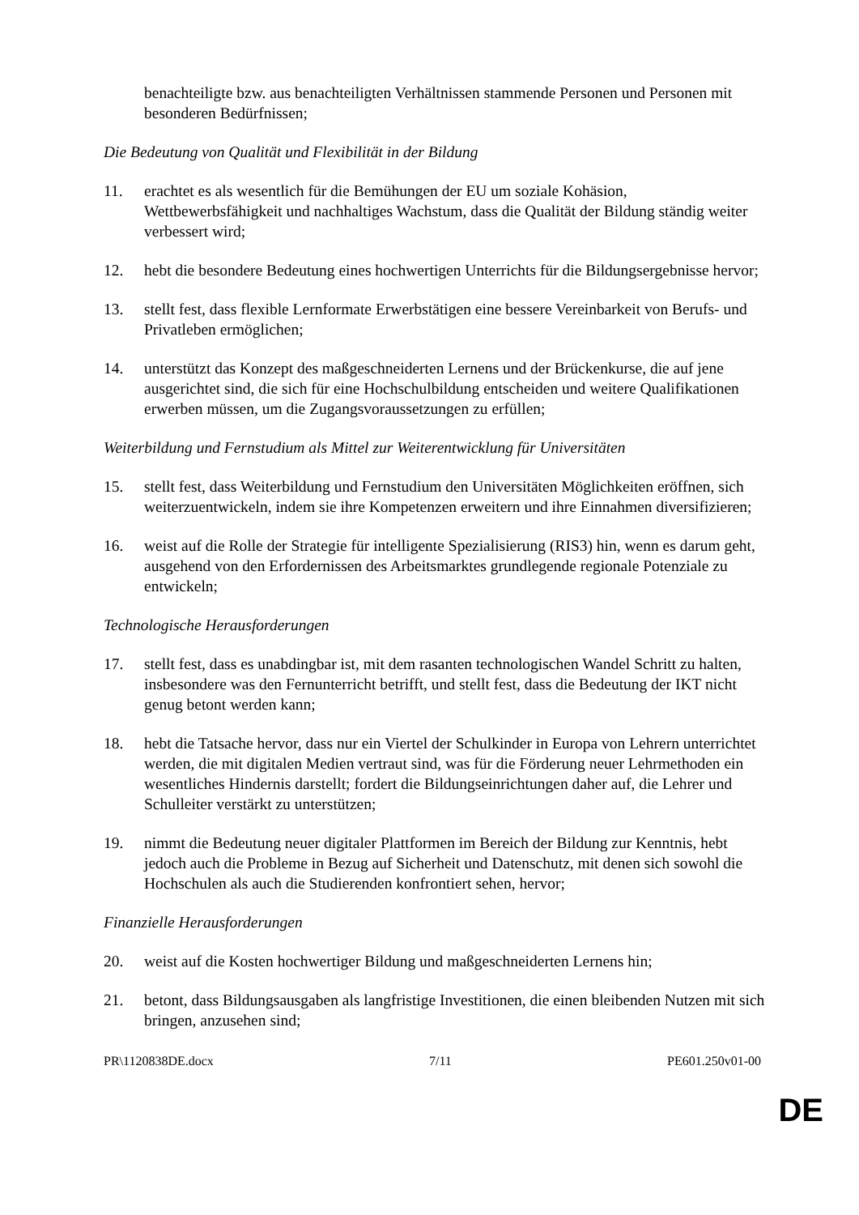benachteiligte bzw. aus benachteiligten Verhältnissen stammende Personen und Personen mit besonderen Bedürfnissen;
Die Bedeutung von Qualität und Flexibilität in der Bildung
11. erachtet es als wesentlich für die Bemühungen der EU um soziale Kohäsion, Wettbewerbsfähigkeit und nachhaltiges Wachstum, dass die Qualität der Bildung ständig weiter verbessert wird;
12. hebt die besondere Bedeutung eines hochwertigen Unterrichts für die Bildungsergebnisse hervor;
13. stellt fest, dass flexible Lernformate Erwerbstätigen eine bessere Vereinbarkeit von Berufs- und Privatleben ermöglichen;
14. unterstützt das Konzept des maßgeschneiderten Lernens und der Brückenkurse, die auf jene ausgerichtet sind, die sich für eine Hochschulbildung entscheiden und weitere Qualifikationen erwerben müssen, um die Zugangsvoraussetzungen zu erfüllen;
Weiterbildung und Fernstudium als Mittel zur Weiterentwicklung für Universitäten
15. stellt fest, dass Weiterbildung und Fernstudium den Universitäten Möglichkeiten eröffnen, sich weiterzuentwickeln, indem sie ihre Kompetenzen erweitern und ihre Einnahmen diversifizieren;
16. weist auf die Rolle der Strategie für intelligente Spezialisierung (RIS3) hin, wenn es darum geht, ausgehend von den Erfordernissen des Arbeitsmarktes grundlegende regionale Potenziale zu entwickeln;
Technologische Herausforderungen
17. stellt fest, dass es unabdingbar ist, mit dem rasanten technologischen Wandel Schritt zu halten, insbesondere was den Fernunterricht betrifft, und stellt fest, dass die Bedeutung der IKT nicht genug betont werden kann;
18. hebt die Tatsache hervor, dass nur ein Viertel der Schulkinder in Europa von Lehrern unterrichtet werden, die mit digitalen Medien vertraut sind, was für die Förderung neuer Lehrmethoden ein wesentliches Hindernis darstellt; fordert die Bildungseinrichtungen daher auf, die Lehrer und Schulleiter verstärkt zu unterstützen;
19. nimmt die Bedeutung neuer digitaler Plattformen im Bereich der Bildung zur Kenntnis, hebt jedoch auch die Probleme in Bezug auf Sicherheit und Datenschutz, mit denen sich sowohl die Hochschulen als auch die Studierenden konfrontiert sehen, hervor;
Finanzielle Herausforderungen
20. weist auf die Kosten hochwertiger Bildung und maßgeschneiderten Lernens hin;
21. betont, dass Bildungsausgaben als langfristige Investitionen, die einen bleibenden Nutzen mit sich bringen, anzusehen sind;
PR\1120838DE.docx 7/11 PE601.250v01-00
DE